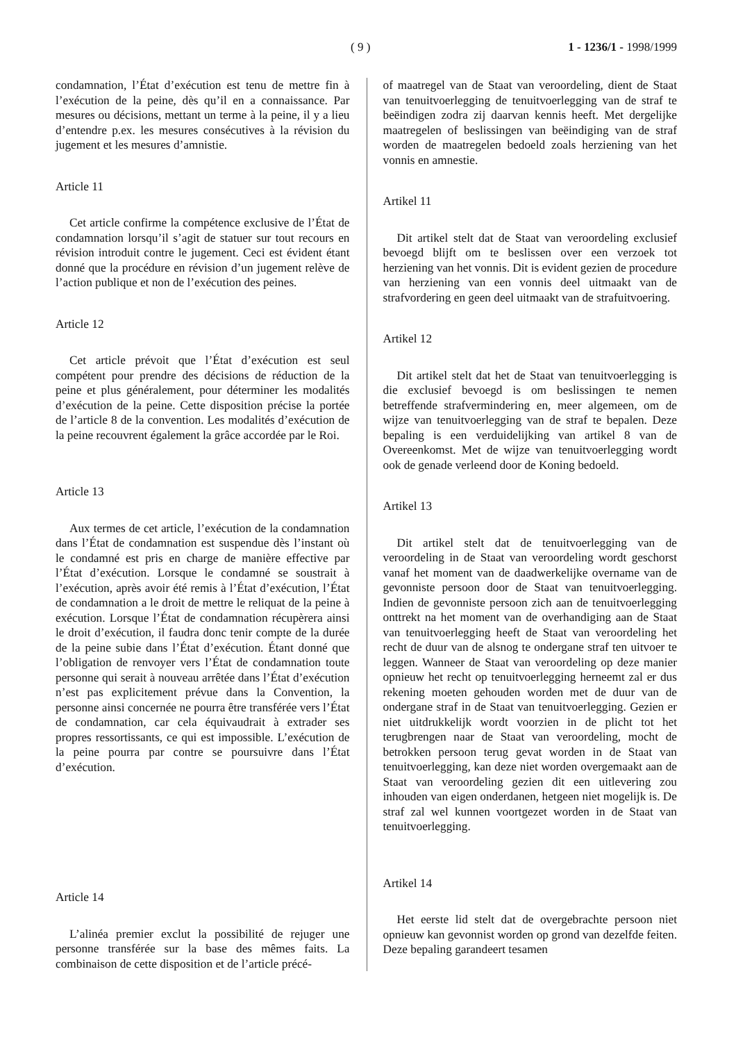( 9 ) 1 - 1236/1 - 1998/1999
condamnation, l’État d’exécution est tenu de mettre fin à l’exécution de la peine, dès qu’il en a connaissance. Par mesures ou décisions, mettant un terme à la peine, il y a lieu d’entendre p.ex. les mesures consécutives à la révision du jugement et les mesures d’amnistie.
Article 11
Cet article confirme la compétence exclusive de l’État de condamnation lorsqu’il s’agit de statuer sur tout recours en révision introduit contre le jugement. Ceci est évident étant donné que la procédure en révision d’un jugement relève de l’action publique et non de l’exécution des peines.
Article 12
Cet article prévoit que l’État d’exécution est seul compétent pour prendre des décisions de réduction de la peine et plus généralement, pour déterminer les modalités d’exécution de la peine. Cette disposition précise la portée de l’article 8 de la convention. Les modalités d’exécution de la peine recouvrent également la grâce accordée par le Roi.
Article 13
Aux termes de cet article, l’exécution de la condamnation dans l’État de condamnation est suspendue dès l’instant où le condamné est pris en charge de manière effective par l’État d’exécution. Lorsque le condamné se soustrait à l’exécution, après avoir été remis à l’État d’exécution, l’État de condamnation a le droit de mettre le reliquat de la peine à exécution. Lorsque l’État de condamnation récupèrera ainsi le droit d’exécution, il faudra donc tenir compte de la durée de la peine subie dans l’État d’exécution. Étant donné que l’obligation de renvoyer vers l’État de condamnation toute personne qui serait à nouveau arrêtée dans l’État d’exécution n’est pas explicitement prévue dans la Convention, la personne ainsi concernée ne pourra être transférée vers l’État de condamnation, car cela équivaudrait à extrader ses propres ressortissants, ce qui est impossible. L’exécution de la peine pourra par contre se poursuivre dans l’État d’exécution.
Article 14
L’alinéa premier exclut la possibilité de rejuger une personne transférée sur la base des mêmes faits. La combinaison de cette disposition et de l’article précé-
of maatregel van de Staat van veroordeling, dient de Staat van tenuitvoerlegging de tenuitvoerlegging van de straf te beëindigen zodra zij daarvan kennis heeft. Met dergelijke maatregelen of beslissingen van beëindiging van de straf worden de maatregelen bedoeld zoals herziening van het vonnis en amnestie.
Artikel 11
Dit artikel stelt dat de Staat van veroordeling exclusief bevoegd blijft om te beslissen over een verzoek tot herziening van het vonnis. Dit is evident gezien de procedure van herziening van een vonnis deel uitmaakt van de strafvordering en geen deel uitmaakt van de strafuitvoering.
Artikel 12
Dit artikel stelt dat het de Staat van tenuitvoerlegging is die exclusief bevoegd is om beslissingen te nemen betreffende strafvermindering en, meer algemeen, om de wijze van tenuitvoerlegging van de straf te bepalen. Deze bepaling is een verduidelijking van artikel 8 van de Overeenkomst. Met de wijze van tenuitvoerlegging wordt ook de genade verleend door de Koning bedoeld.
Artikel 13
Dit artikel stelt dat de tenuitvoerlegging van de veroordeling in de Staat van veroordeling wordt geschorst vanaf het moment van de daadwerkelijke overname van de gevonniste persoon door de Staat van tenuitvoerlegging. Indien de gevonniste persoon zich aan de tenuitvoerlegging onttrekt na het moment van de overhandiging aan de Staat van tenuitvoerlegging heeft de Staat van veroordeling het recht de duur van de alsnog te ondergane straf ten uitvoer te leggen. Wanneer de Staat van veroordeling op deze manier opnieuw het recht op tenuitvoerlegging herneemt zal er dus rekening moeten gehouden worden met de duur van de ondergane straf in de Staat van tenuitvoerlegging. Gezien er niet uitdrukkelijk wordt voorzien in de plicht tot het terugbrengen naar de Staat van veroordeling, mocht de betrokken persoon terug gevat worden in de Staat van tenuitvoerlegging, kan deze niet worden overgemaakt aan de Staat van veroordeling gezien dit een uitlevering zou inhouden van eigen onderdanen, hetgeen niet mogelijk is. De straf zal wel kunnen voortgezet worden in de Staat van tenuitvoerlegging.
Artikel 14
Het eerste lid stelt dat de overgebrachte persoon niet opnieuw kan gevonnist worden op grond van dezelfde feiten. Deze bepaling garandeert tesamen